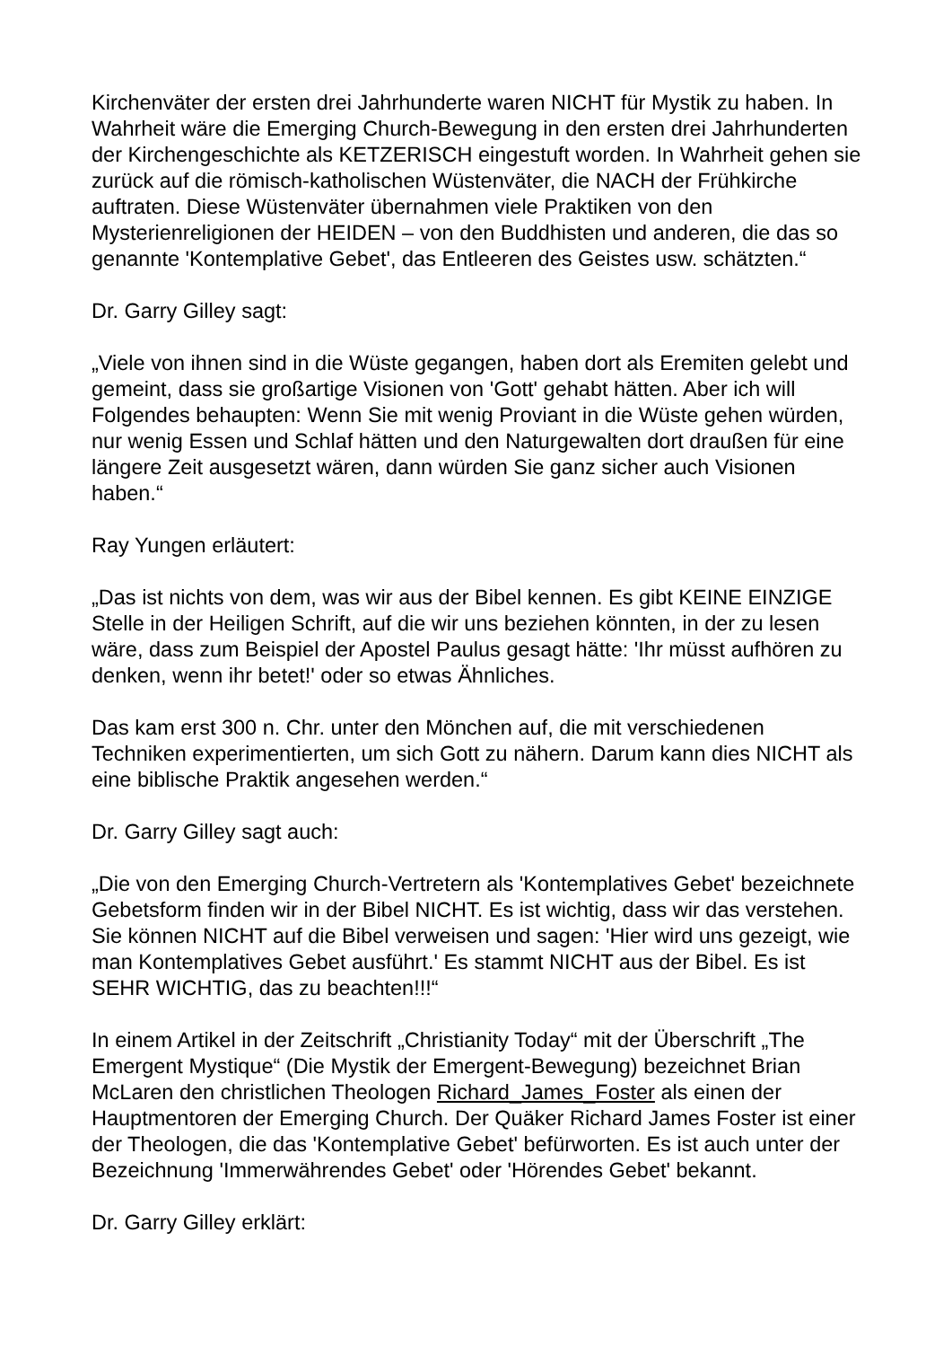Kirchenväter der ersten drei Jahrhunderte waren NICHT für Mystik zu haben. In Wahrheit wäre die Emerging Church-Bewegung in den ersten drei Jahrhunderten der Kirchengeschichte als KETZERISCH eingestuft worden. In Wahrheit gehen sie zurück auf die römisch-katholischen Wüstenväter, die NACH der Frühkirche auftraten. Diese Wüstenväter übernahmen viele Praktiken von den Mysterienreligionen der HEIDEN – von den Buddhisten und anderen, die das so genannte 'Kontemplative Gebet', das Entleeren des Geistes usw. schätzten.“
Dr. Garry Gilley sagt:
„Viele von ihnen sind in die Wüste gegangen, haben dort als Eremiten gelebt und gemeint, dass sie großartige Visionen von 'Gott' gehabt hätten. Aber ich will Folgendes behaupten: Wenn Sie mit wenig Proviant in die Wüste gehen würden, nur wenig Essen und Schlaf hätten und den Naturgewalten dort draußen für eine längere Zeit ausgesetzt wären, dann würden Sie ganz sicher auch Visionen haben.“
Ray Yungen erläutert:
„Das ist nichts von dem, was wir aus der Bibel kennen. Es gibt KEINE EINZIGE Stelle in der Heiligen Schrift, auf die wir uns beziehen könnten, in der zu lesen wäre, dass zum Beispiel der Apostel Paulus gesagt hätte: 'Ihr müsst aufhören zu denken, wenn ihr betet!' oder so etwas Ähnliches.
Das kam erst 300 n. Chr. unter den Mönchen auf, die mit verschiedenen Techniken experimentierten, um sich Gott zu nähern. Darum kann dies NICHT als eine biblische Praktik angesehen werden.“
Dr. Garry Gilley sagt auch:
„Die von den Emerging Church-Vertretern als 'Kontemplatives Gebet' bezeichnete Gebetsform finden wir in der Bibel NICHT. Es ist wichtig, dass wir das verstehen. Sie können NICHT auf die Bibel verweisen und sagen: 'Hier wird uns gezeigt, wie man Kontemplatives Gebet ausführt.' Es stammt NICHT aus der Bibel. Es ist SEHR WICHTIG, das zu beachten!!!“
In einem Artikel in der Zeitschrift „Christianity Today“ mit der Überschrift „The Emergent Mystique“ (Die Mystik der Emergent-Bewegung) bezeichnet Brian McLaren den christlichen Theologen Richard_James_Foster als einen der Hauptmentoren der Emerging Church. Der Quäker Richard James Foster ist einer der Theologen, die das 'Kontemplative Gebet' befürworten. Es ist auch unter der Bezeichnung 'Immerwährendes Gebet' oder 'Hörendes Gebet' bekannt.
Dr. Garry Gilley erklärt: